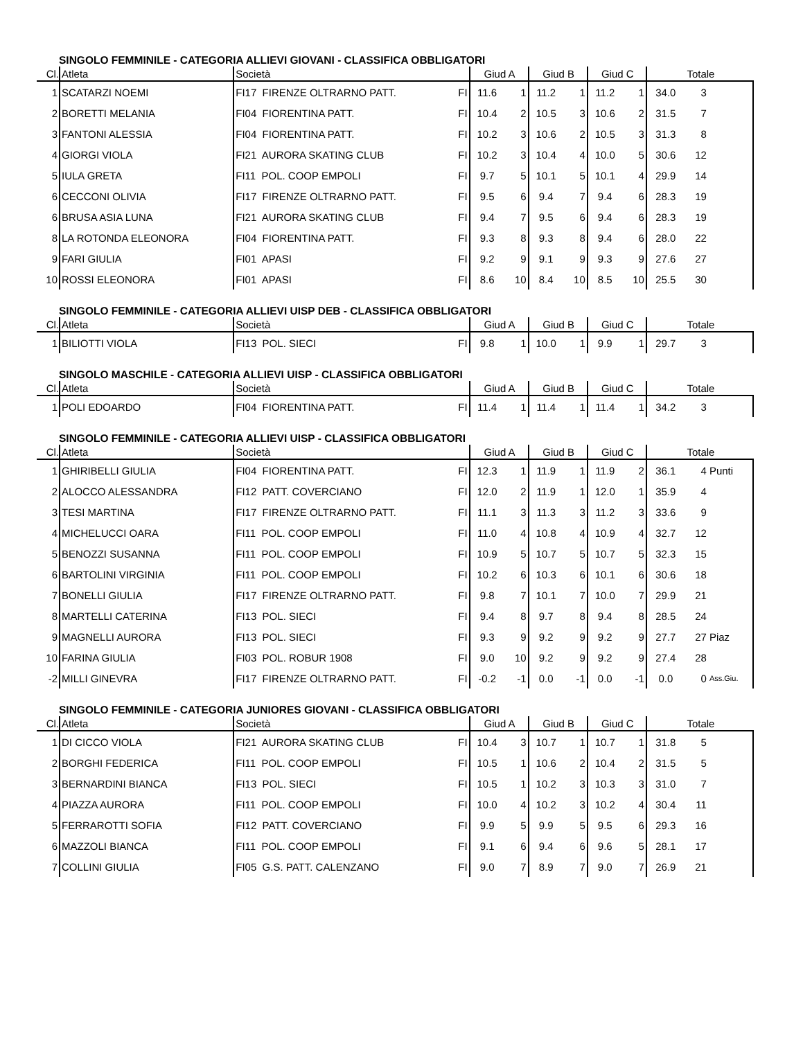SINGOLO FEMMINILE - CATEGORIA ALLIEVI GIOVANI - CLASSIFICA OBBLIGATORI
| Cl. | Atleta | Società | | Giud A | | Giud B | | Giud C | | Totale | | |
| --- | --- | --- | --- | --- | --- | --- | --- | --- | --- | --- | --- | --- |
| 1 | SCATARZI NOEMI | FI17 FIRENZE OLTRARNO PATT. | FI | 11.6 | 1 | 11.2 | 1 | 11.2 | 1 | 34.0 | 3 | |
| 2 | BORETTI MELANIA | FI04 FIORENTINA PATT. | FI | 10.4 | 2 | 10.5 | 3 | 10.6 | 2 | 31.5 | 7 | |
| 3 | FANTONI ALESSIA | FI04 FIORENTINA PATT. | FI | 10.2 | 3 | 10.6 | 2 | 10.5 | 3 | 31.3 | 8 | |
| 4 | GIORGI VIOLA | FI21 AURORA SKATING CLUB | FI | 10.2 | 3 | 10.4 | 4 | 10.0 | 5 | 30.6 | 12 | |
| 5 | IULA GRETA | FI11 POL. COOP EMPOLI | FI | 9.7 | 5 | 10.1 | 5 | 10.1 | 4 | 29.9 | 14 | |
| 6 | CECCONI OLIVIA | FI17 FIRENZE OLTRARNO PATT. | FI | 9.5 | 6 | 9.4 | 7 | 9.4 | 6 | 28.3 | 19 | |
| 6 | BRUSA ASIA LUNA | FI21 AURORA SKATING CLUB | FI | 9.4 | 7 | 9.5 | 6 | 9.4 | 6 | 28.3 | 19 | |
| 8 | LA ROTONDA ELEONORA | FI04 FIORENTINA PATT. | FI | 9.3 | 8 | 9.3 | 8 | 9.4 | 6 | 28.0 | 22 | |
| 9 | FARI GIULIA | FI01 APASI | FI | 9.2 | 9 | 9.1 | 9 | 9.3 | 9 | 27.6 | 27 | |
| 10 | ROSSI ELEONORA | FI01 APASI | FI | 8.6 | 10 | 8.4 | 10 | 8.5 | 10 | 25.5 | 30 | |
SINGOLO FEMMINILE - CATEGORIA ALLIEVI UISP DEB - CLASSIFICA OBBLIGATORI
| Cl. | Atleta | Società | | Giud A | | Giud B | | Giud C | | Totale | | |
| --- | --- | --- | --- | --- | --- | --- | --- | --- | --- | --- | --- | --- |
| 1 | BILIOTTI VIOLA | FI13 POL. SIECI | FI | 9.8 | 1 | 10.0 | 1 | 9.9 | 1 | 29.7 | 3 | |
SINGOLO MASCHILE - CATEGORIA ALLIEVI UISP - CLASSIFICA OBBLIGATORI
| Cl. | Atleta | Società | | Giud A | | Giud B | | Giud C | | Totale | | |
| --- | --- | --- | --- | --- | --- | --- | --- | --- | --- | --- | --- | --- |
| 1 | POLI EDOARDO | FI04 FIORENTINA PATT. | FI | 11.4 | 1 | 11.4 | 1 | 11.4 | 1 | 34.2 | 3 | |
SINGOLO FEMMINILE - CATEGORIA ALLIEVI UISP - CLASSIFICA OBBLIGATORI
| Cl. | Atleta | Società | | Giud A | | Giud B | | Giud C | | Totale | | |
| --- | --- | --- | --- | --- | --- | --- | --- | --- | --- | --- | --- | --- |
| 1 | GHIRIBELLI GIULIA | FI04 FIORENTINA PATT. | FI | 12.3 | 1 | 11.9 | 1 | 11.9 | 2 | 36.1 | 4 | Punti |
| 2 | ALOCCO ALESSANDRA | FI12 PATT. COVERCIANO | FI | 12.0 | 2 | 11.9 | 1 | 12.0 | 1 | 35.9 | 4 | |
| 3 | TESI MARTINA | FI17 FIRENZE OLTRARNO PATT. | FI | 11.1 | 3 | 11.3 | 3 | 11.2 | 3 | 33.6 | 9 | |
| 4 | MICHELUCCI OARA | FI11 POL. COOP EMPOLI | FI | 11.0 | 4 | 10.8 | 4 | 10.9 | 4 | 32.7 | 12 | |
| 5 | BENOZZI SUSANNA | FI11 POL. COOP EMPOLI | FI | 10.9 | 5 | 10.7 | 5 | 10.7 | 5 | 32.3 | 15 | |
| 6 | BARTOLINI VIRGINIA | FI11 POL. COOP EMPOLI | FI | 10.2 | 6 | 10.3 | 6 | 10.1 | 6 | 30.6 | 18 | |
| 7 | BONELLI GIULIA | FI17 FIRENZE OLTRARNO PATT. | FI | 9.8 | 7 | 10.1 | 7 | 10.0 | 7 | 29.9 | 21 | |
| 8 | MARTELLI CATERINA | FI13 POL. SIECI | FI | 9.4 | 8 | 9.7 | 8 | 9.4 | 8 | 28.5 | 24 | |
| 9 | MAGNELLI AURORA | FI13 POL. SIECI | FI | 9.3 | 9 | 9.2 | 9 | 9.2 | 9 | 27.7 | 27 | Piaz |
| 10 | FARINA GIULIA | FI03 POL. ROBUR 1908 | FI | 9.0 | 10 | 9.2 | 9 | 9.2 | 9 | 27.4 | 28 | |
| -2 | MILLI GINEVRA | FI17 FIRENZE OLTRARNO PATT. | FI | -0.2 | -1 | 0.0 | -1 | 0.0 | -1 | 0.0 | 0 | Ass.Giu. |
SINGOLO FEMMINILE - CATEGORIA JUNIORES GIOVANI - CLASSIFICA OBBLIGATORI
| Cl. | Atleta | Società | | Giud A | | Giud B | | Giud C | | Totale | | |
| --- | --- | --- | --- | --- | --- | --- | --- | --- | --- | --- | --- | --- |
| 1 | DI CICCO VIOLA | FI21 AURORA SKATING CLUB | FI | 10.4 | 3 | 10.7 | 1 | 10.7 | 1 | 31.8 | 5 | |
| 2 | BORGHI FEDERICA | FI11 POL. COOP EMPOLI | FI | 10.5 | 1 | 10.6 | 2 | 10.4 | 2 | 31.5 | 5 | |
| 3 | BERNARDINI BIANCA | FI13 POL. SIECI | FI | 10.5 | 1 | 10.2 | 3 | 10.3 | 3 | 31.0 | 7 | |
| 4 | PIAZZA AURORA | FI11 POL. COOP EMPOLI | FI | 10.0 | 4 | 10.2 | 3 | 10.2 | 4 | 30.4 | 11 | |
| 5 | FERRAROTTI SOFIA | FI12 PATT. COVERCIANO | FI | 9.9 | 5 | 9.9 | 5 | 9.5 | 6 | 29.3 | 16 | |
| 6 | MAZZOLI BIANCA | FI11 POL. COOP EMPOLI | FI | 9.1 | 6 | 9.4 | 6 | 9.6 | 5 | 28.1 | 17 | |
| 7 | COLLINI GIULIA | FI05 G.S. PATT. CALENZANO | FI | 9.0 | 7 | 8.9 | 7 | 9.0 | 7 | 26.9 | 21 | |